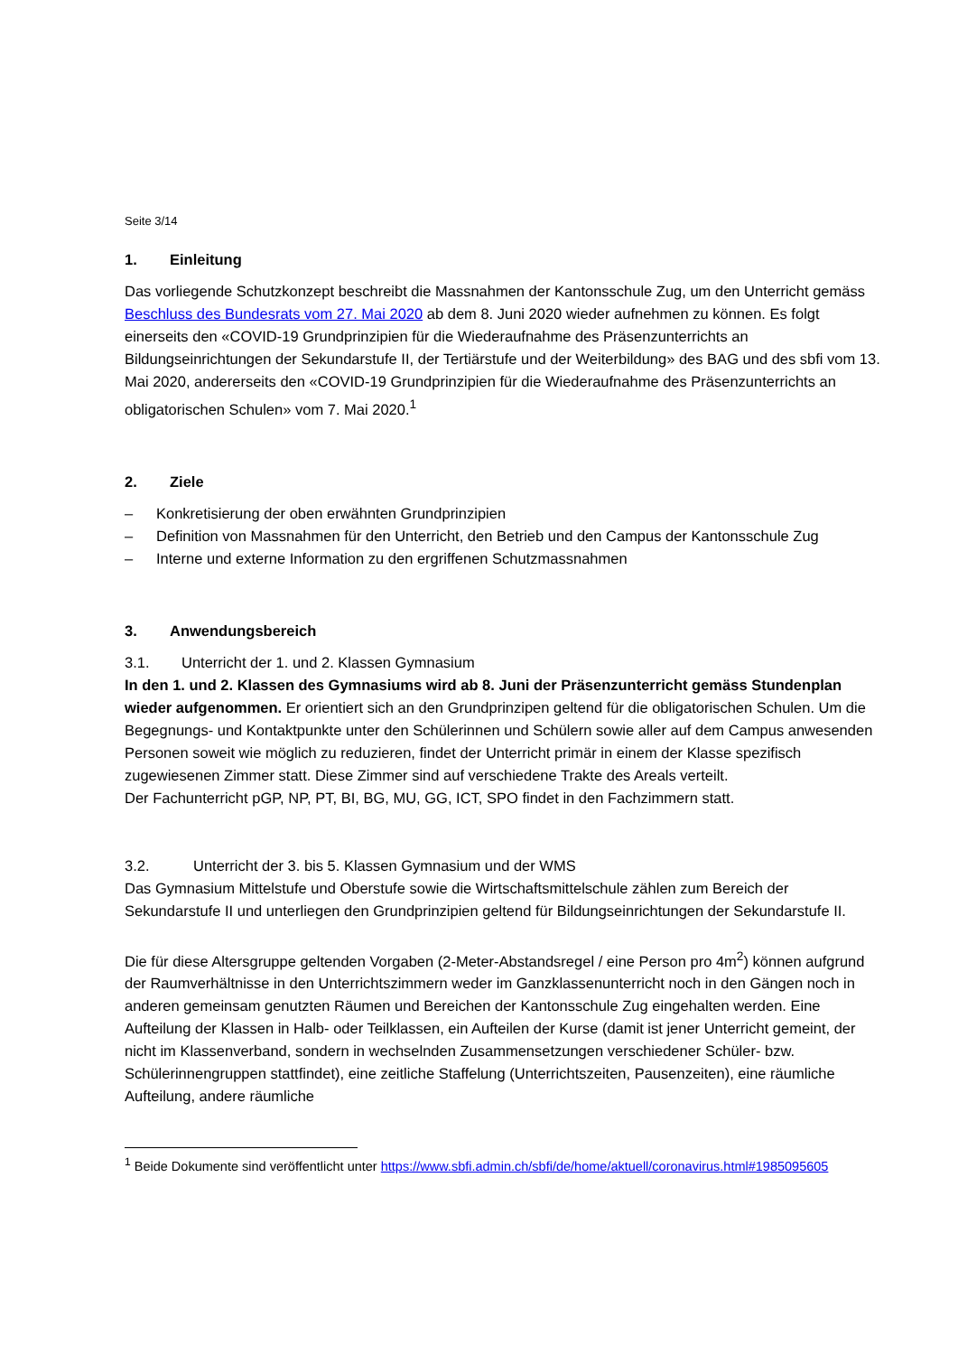Seite 3/14
1. Einleitung
Das vorliegende Schutzkonzept beschreibt die Massnahmen der Kantonsschule Zug, um den Unterricht gemäss Beschluss des Bundesrats vom 27. Mai 2020 ab dem 8. Juni 2020 wieder aufnehmen zu können. Es folgt einerseits den «COVID-19 Grundprinzipien für die Wiederaufnahme des Präsenzunterrichts an Bildungseinrichtungen der Sekundarstufe II, der Tertiärstufe und der Weiterbildung» des BAG und des sbfi vom 13. Mai 2020, andererseits den «COVID-19 Grundprinzipien für die Wiederaufnahme des Präsenzunterrichts an obligatorischen Schulen» vom 7. Mai 2020.<sup>1</sup>
2. Ziele
– Konkretisierung der oben erwähnten Grundprinzipien
– Definition von Massnahmen für den Unterricht, den Betrieb und den Campus der Kantonsschule Zug
– Interne und externe Information zu den ergriffenen Schutzmassnahmen
3. Anwendungsbereich
3.1. Unterricht der 1. und 2. Klassen Gymnasium
In den 1. und 2. Klassen des Gymnasiums wird ab 8. Juni der Präsenzunterricht gemäss Stundenplan wieder aufgenommen. Er orientiert sich an den Grundprinzipen geltend für die obligatorischen Schulen. Um die Begegnungs- und Kontaktpunkte unter den Schülerinnen und Schülern sowie aller auf dem Campus anwesenden Personen soweit wie möglich zu reduzieren, findet der Unterricht primär in einem der Klasse spezifisch zugewiesenen Zimmer statt. Diese Zimmer sind auf verschiedene Trakte des Areals verteilt.
Der Fachunterricht pGP, NP, PT, BI, BG, MU, GG, ICT, SPO findet in den Fachzimmern statt.
3.2. Unterricht der 3. bis 5. Klassen Gymnasium und der WMS
Das Gymnasium Mittelstufe und Oberstufe sowie die Wirtschaftsmittelschule zählen zum Bereich der Sekundarstufe II und unterliegen den Grundprinzipien geltend für Bildungseinrichtungen der Sekundarstufe II.
Die für diese Altersgruppe geltenden Vorgaben (2-Meter-Abstandsregel / eine Person pro 4m<sup>2</sup>) können aufgrund der Raumverhältnisse in den Unterrichtszimmern weder im Ganzklassenunterricht noch in den Gängen noch in anderen gemeinsam genutzten Räumen und Bereichen der Kantonsschule Zug eingehalten werden. Eine Aufteilung der Klassen in Halb- oder Teilklassen, ein Aufteilen der Kurse (damit ist jener Unterricht gemeint, der nicht im Klassenverband, sondern in wechselnden Zusammensetzungen verschiedener Schüler- bzw. Schülerinnengruppen stattfindet), eine zeitliche Staffelung (Unterrichtszeiten, Pausenzeiten), eine räumliche Aufteilung, andere räumliche
<sup>1</sup> Beide Dokumente sind veröffentlicht unter https://www.sbfi.admin.ch/sbfi/de/home/aktuell/coronavirus.html#1985095605